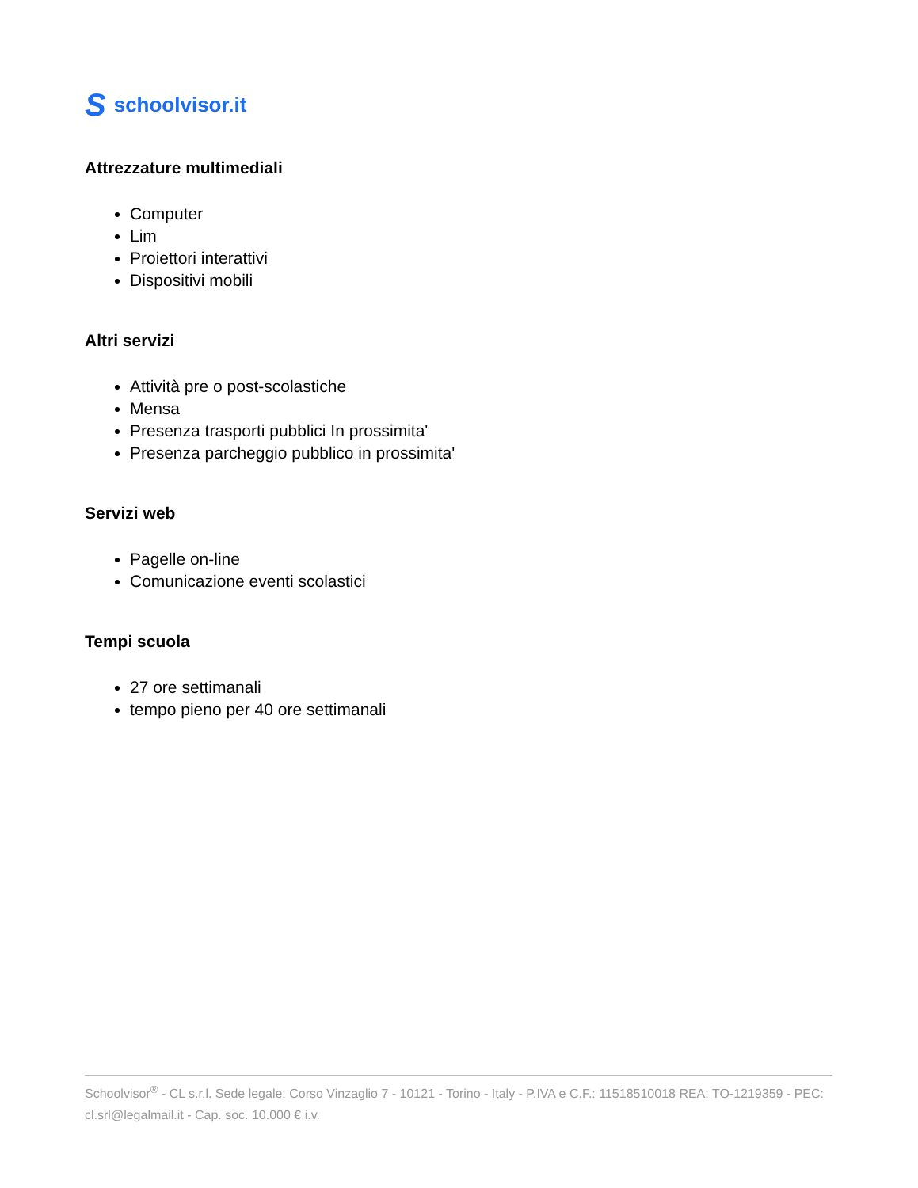Sschoolvisor.it
Attrezzature multimediali
Computer
Lim
Proiettori interattivi
Dispositivi mobili
Altri servizi
Attività pre o post-scolastiche
Mensa
Presenza trasporti pubblici In prossimita'
Presenza parcheggio pubblico in prossimita'
Servizi web
Pagelle on-line
Comunicazione eventi scolastici
Tempi scuola
27 ore settimanali
tempo pieno per 40 ore settimanali
Schoolvisor<sup>®</sup> - CL s.r.l. Sede legale: Corso Vinzaglio 7 - 10121 - Torino - Italy - P.IVA e C.F.: 11518510018 REA: TO-1219359 - PEC: cl.srl@legalmail.it - Cap. soc. 10.000 € i.v.